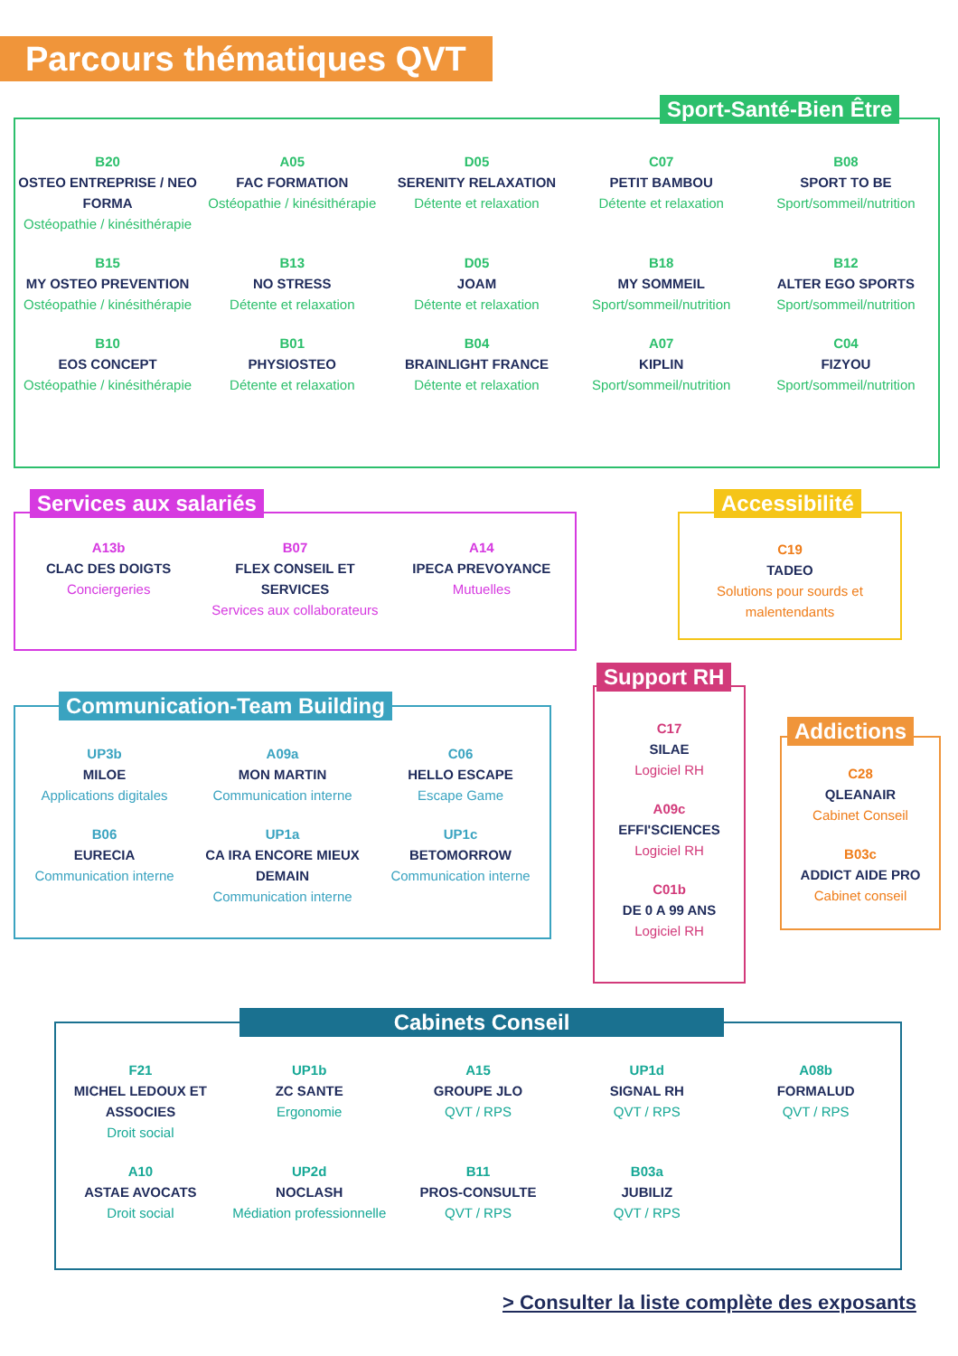Parcours thématiques QVT
Sport-Santé-Bien Être
B20
OSTEO ENTREPRISE / NEO FORMA
Ostéopathie / kinésithérapie
A05
FAC FORMATION
Ostéopathie / kinésithérapie
D05
SERENITY RELAXATION
Détente et relaxation
C07
PETIT BAMBOU
Détente et relaxation
B08
SPORT TO BE
Sport/sommeil/nutrition
B15
MY OSTEO PREVENTION
Ostéopathie / kinésithérapie
B13
NO STRESS
Détente et relaxation
D05
JOAM
Détente et relaxation
B18
MY SOMMEIL
Sport/sommeil/nutrition
B12
ALTER EGO SPORTS
Sport/sommeil/nutrition
B10
EOS CONCEPT
Ostéopathie / kinésithérapie
B01
PHYSIOSTEO
Détente et relaxation
B04
BRAINLIGHT FRANCE
Détente et relaxation
A07
KIPLIN
Sport/sommeil/nutrition
C04
FIZYOU
Sport/sommeil/nutrition
Services aux salariés
A13b
CLAC DES DOIGTS
Conciergeries
B07
FLEX CONSEIL ET SERVICES
Services aux collaborateurs
A14
IPECA PREVOYANCE
Mutuelles
Accessibilité
C19
TADEO
Solutions pour sourds et malentendants
Communication-Team Building
UP3b
MILOE
Applications digitales
A09a
MON MARTIN
Communication interne
C06
HELLO ESCAPE
Escape Game
B06
EURECIA
Communication interne
UP1a
CA IRA ENCORE MIEUX DEMAIN
Communication interne
UP1c
BETOMORROW
Communication interne
Support RH
C17
SILAE
Logiciel RH
A09c
EFFI'SCIENCES
Logiciel RH
C01b
DE 0 A 99 ANS
Logiciel RH
Addictions
C28
QLEANAIR
Cabinet Conseil
B03c
ADDICT AIDE PRO
Cabinet conseil
Cabinets Conseil
F21
MICHEL LEDOUX ET ASSOCIES
Droit social
UP1b
ZC SANTE
Ergonomie
A15
GROUPE JLO
QVT / RPS
UP1d
SIGNAL RH
QVT / RPS
A08b
FORMALUD
QVT / RPS
A10
ASTAE AVOCATS
Droit social
UP2d
NOCLASH
Médiation professionnelle
B11
PROS-CONSULTE
QVT / RPS
B03a
JUBILIZ
QVT / RPS
> Consulter la liste complète des exposants